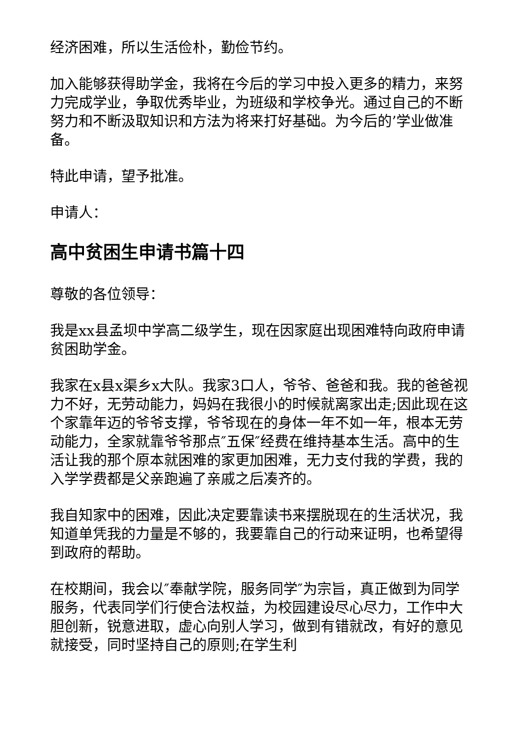经济困难，所以生活俭朴，勤俭节约。
加入能够获得助学金，我将在今后的学习中投入更多的精力，来努力完成学业，争取优秀毕业，为班级和学校争光。通过自己的不断努力和不断汲取知识和方法为将来打好基础。为今后的’学业做准备。
特此申请，望予批准。
申请人：
高中贫困生申请书篇十四
尊敬的各位领导：
我是xx县孟坝中学高二级学生，现在因家庭出现困难特向政府申请贫困助学金。
我家在x县x渠乡x大队。我家3口人，爷爷、爸爸和我。我的爸爸视力不好，无劳动能力，妈妈在我很小的时候就离家出走;因此现在这个家靠年迈的爷爷支撑，爷爷现在的身体一年不如一年，根本无劳动能力，全家就靠爷爷那点″五保″经费在维持基本生活。高中的生活让我的那个原本就困难的家更加困难，无力支付我的学费，我的入学学费都是父亲跑遍了亲戚之后凑齐的。
我自知家中的困难，因此决定要靠读书来摆脱现在的生活状况，我知道单凭我的力量是不够的，我要靠自己的行动来证明，也希望得到政府的帮助。
在校期间，我会以″奉献学院，服务同学″为宗旨，真正做到为同学服务，代表同学们行使合法权益，为校园建设尽心尽力，工作中大胆创新，锐意进取，虚心向别人学习，做到有错就改，有好的意见就接受，同时坚持自己的原则;在学生利